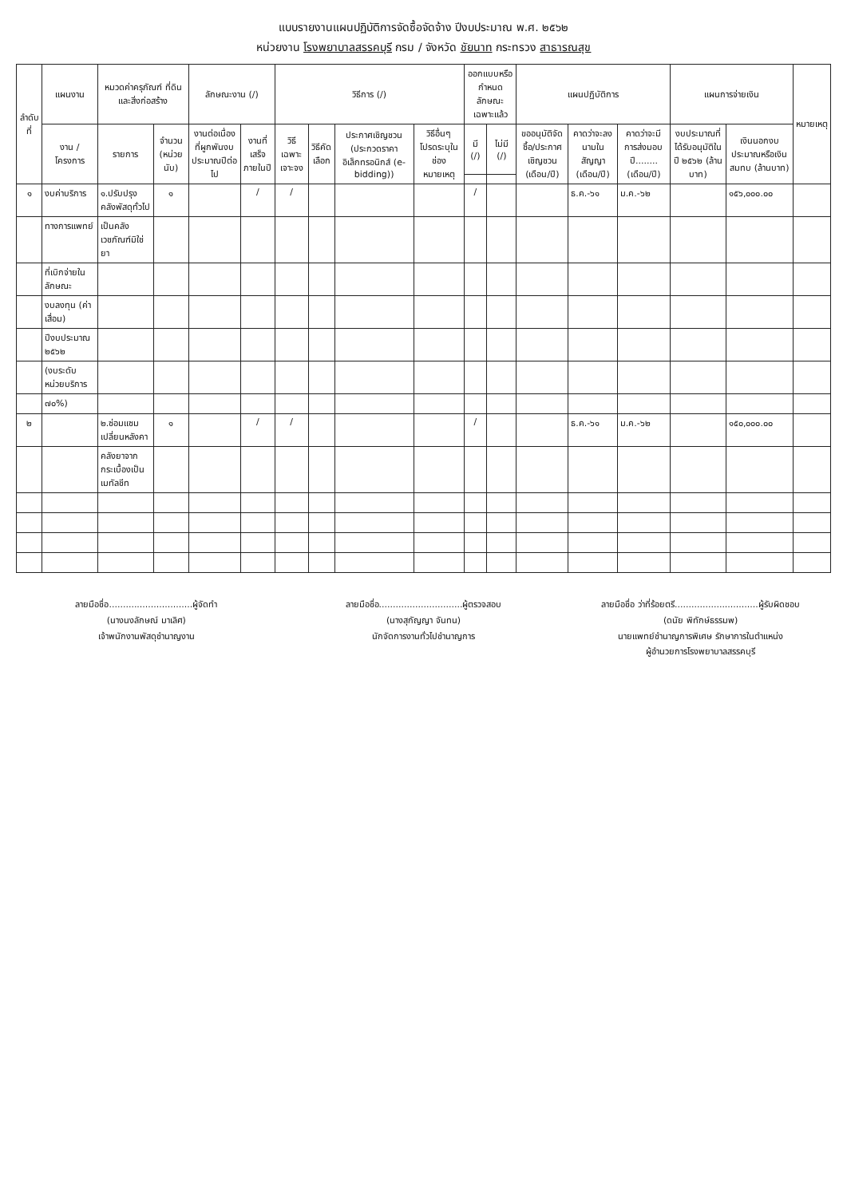แบบรายงานแผนปฏิบัติการจัดซื้อจัดจ้าง ปีงบประมาณ พ.ศ. ๒๕๖๒
หน่วยงาน โรงพยาบาลสรรคบุรี กรม / จังหวัด ชัยนาท กระทรวง สาธารณสุข
| ลำดับที่ | แผนงาน | หมวดค่าครุภัณฑ์ ที่ดินและสิ่งก่อสร้าง | | ลักษณะงาน (/) | | วิธีการ (/) | | | | ออกแบบหรือกำหนดลักษณะเฉพาะแล้ว | | แผนปฏิบัติการ | | | แผนการจ่ายเงิน | | หมายเหตุ |
| --- | --- | --- | --- | --- | --- | --- | --- | --- | --- | --- | --- | --- | --- | --- | --- | --- | --- |
| | งาน / โครงการ | รายการ | จำนวน (หน่วยนับ) | งานต่อเนื่องที่ผูกพันงบประมาณปีต่อไป | งานที่เสร็จภายในปี | วิธีเฉพาะเจาะจง | วิธีคัดเลือก | ประกาศเชิญชวน (ประกวดราคาอิเล็กทรอนิกส์ (e-bidding)) | วิธีอื่นๆ โปรดระบุในช่องหมายเหตุ | มี (/) | ไม่มี (/) | ขออนุมัติจัดซื้อ/ประกาศเชิญชวน (เดือน/ปี) | คาดว่าจะลงนามในสัญญา (เดือน/ปี) | คาดว่าจะมีการส่งมอบปี........ (เดือน/ปี) | งบประมาณที่ได้รับอนุมัติในปี ๒๕๖๒ (ล้านบาท) | เงินนอกงบประมาณหรือเงินสมทบ (ล้านบาท) | |
| ๑ | งบค่าบริการ | ๑.ปรับปรุงคลังพัสดุทั่วไป | ๑ | | / | / | | | | / | | | ธ.ค.-๖๑ | ม.ค.-๖๒ | | ๑๕๖,๐๐๐.๐๐ | |
| | ทางการแพทย์ | เป็นคลังเวชภัณฑ์มิใช่ยา | | | | | | | | | | | | | | | |
| | ที่เบิกจ่ายในลักษณะ | | | | | | | | | | | | | | | | |
| | งบลงทุน (ค่าเสื่อม) | | | | | | | | | | | | | | | | |
| | ปีงบประมาณ ๒๕๖๒ | | | | | | | | | | | | | | | | |
| | (งบระดับหน่วยบริการ | | | | | | | | | | | | | | | | |
| | ๗๐%) | | | | | | | | | | | | | | | | |
| ๒ | | ๒.ซ่อมแซมเปลี่ยนหลังคา | ๑ | | / | / | | | | / | | | ธ.ค.-๖๑ | ม.ค.-๖๒ | | ๑๕๐,๐๐๐.๐๐ | |
| | | คลังยาจากกระเบื้องเป็นเมทัลชีท | | | | | | | | | | | | | | | |
ลายมือชื่อ..............................ผู้จัดทำ
(นางนงลักษณ์ มาเลิศ)
เจ้าพนักงานพัสดุชำนาญงาน
ลายมือชื่อ..............................ผู้ตรวจสอบ
(นางสุกัญญา จันทน)
นักจัดการงานทั่วไปชำนาญการ
ลายมือชื่อ ว่าที่ร้อยตรี..............................ผู้รับผิดชอบ
(ดนัย พิทักษ์ธรรมพ)
นายแพทย์ชำนาญการพิเศษ รักษาการในตำแหน่ง
ผู้อำนวยการโรงพยาบาลสรรคบุรี